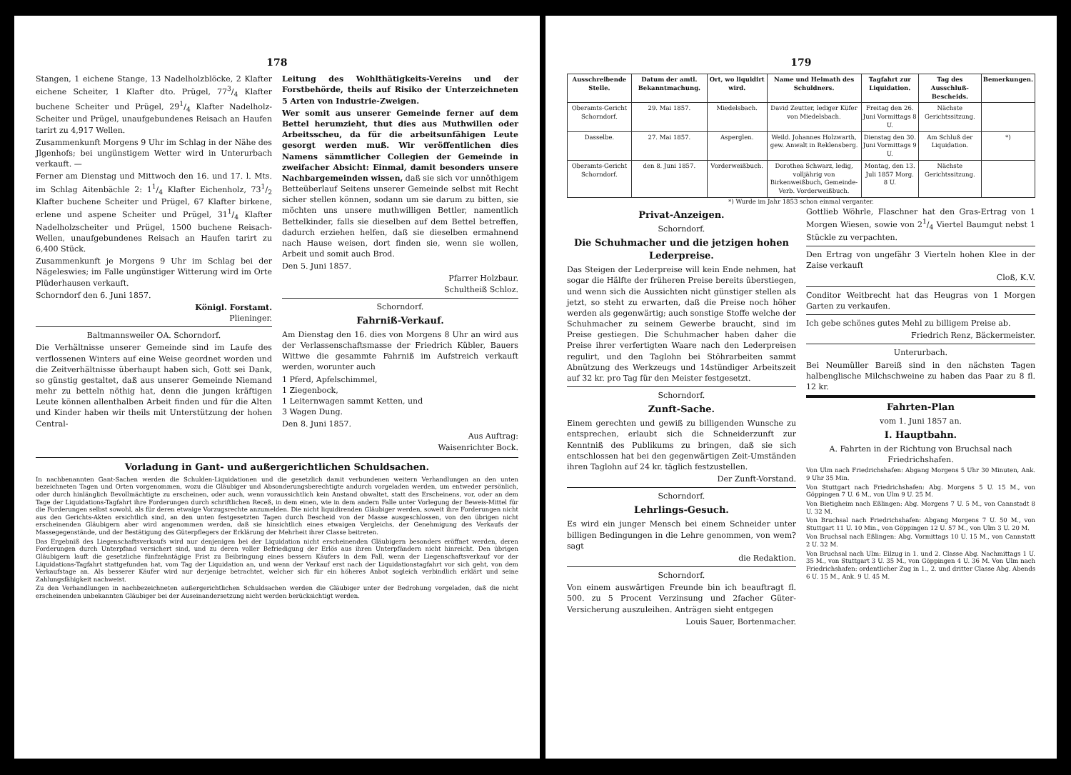178
Stangen, 1 eichene Stange, 13 Nadelholzblöcke, 2 Klafter eichene Scheiter, 1 Klafter dto. Prügel, 773/4 Klafter buchene Scheiter und Prügel, 291/4 Klafter Nadelholz-Scheiter und Prügel, unaufgebundenes Reisach an Haufen tarirt zu 4,917 Wellen.
Zusammenkunft Morgens 9 Uhr im Schlag in der Nähe des Jlgenhofs; bei ungünstigem Wetter wird in Unterurbach verkauft. —
Ferner am Dienstag und Mittwoch den 16. und 17. l. Mts. im Schlag Aitenbächle 2: 11/4 Klafter Eichenholz, 731/2 Klafter buchene Scheiter und Prügel, 67 Klafter birkene, erlene und aspene Scheiter und Prügel, 311/4 Klafter Nadelholzscheiter und Prügel, 1500 buchene Reisach-Wellen, unaufgebundenes Reisach an Haufen tarirt zu 6,400 Stück.
Zusammenkunft je Morgens 9 Uhr im Schlag bei der Nägeleswies; im Falle ungünstiger Witterung wird im Orte Plüderhausen verkauft.
Schorndorf den 6. Juni 1857.
Königl. Forstamt.
Plieninger.
Baltmannsweiler OA. Schorndorf.
Die Verhältnisse unserer Gemeinde sind im Laufe des verflossenen Winters auf eine Weise geordnet worden und die Zeitverhältnisse überhaupt haben sich, Gott sei Dank, so günstig gestaltet, daß aus unserer Gemeinde Niemand mehr zu betteln nöthig hat, denn die jungen kräftigen Leute können allenthalben Arbeit finden und für die Alten und Kinder haben wir theils mit Unterstützung der hohen Central-
Leitung des Wohlthätigkeits-Vereins und der Forstbehörde, theils auf Risiko der Unterzeichneten 5 Arten von Industrie-Zweigen.
Wer somit aus unserer Gemeinde ferner auf dem Bettel herumzieht, thut dies aus Muthwillen oder Arbeitsscheu, da für die arbeitsunfähigen Leute gesorgt werden muß. Wir veröffentlichen dies Namens sämmtlicher Collegien der Gemeinde in zweifacher Absicht: Einmal, damit besonders unsere Nachbargemeinden wissen, daß sie sich vor unnöthigem Betteüberlauf Seitens unserer Gemeinde selbst mit Recht sicher stellen können, sodann um sie darum zu bitten, sie möchten uns unsere muthwilligen Bettler, namentlich Bettelkinder, falls sie dieselben auf dem Bettel betreffen, dadurch erziehen helfen, daß sie dieselben ermahnend nach Hause weisen, dort finden sie, wenn sie wollen, Arbeit und somit auch Brod.
Den 5. Juni 1857.
Pfarrer Holzbaur.
Schultheiß Schloz.
Schorndorf.
Fahrniß-Verkauf.
Am Dienstag den 16. dies von Morgens 8 Uhr an wird aus der Verlassenschaftsmasse der Friedrich Kübler, Bauers Wittwe die gesammte Fahrniß im Aufstreich verkauft werden, worunter auch
1 Pferd, Apfelschimmel,
1 Ziegenbock,
1 Leiternwagen sammt Ketten, und
3 Wagen Dung.
Den 8. Juni 1857.
Aus Auftrag:
Waisenrichter Bock.
Vorladung in Gant- und außergerichtlichen Schuldsachen.
In nachbenannten Gant-Sachen werden die Schulden-Liquidationen und die gesetzlich damit verbundenen weitern Verhandlungen an den unten bezeichneten Tagen und Orten vorgenommen, wozu die Gläubiger und Absonderungsberechtigte andurch vorgeladen werden, um entweder persönlich, oder durch hinlänglich Bevollmächtigte zu erscheinen, oder auch, wenn voraussichtlich kein Anstand obwaltet, statt des Erscheinens, vor, oder an dem Tage der Liquidations-Tagfahrt ihre Forderungen durch schriftlichen Receß, in dem einen, wie in dem andern Falle unter Vorlegung der Beweis-Mittel für die Forderungen selbst sowohl, als für deren etwaige Vorzugsrechte anzumelden. Die nicht liquidirenden Gläubiger werden, soweit ihre Forderungen nicht aus den Gerichts-Akten ersichtlich sind, an den unten festgesetzten Tagen durch Bescheid von der Masse ausgeschlossen, von den übrigen nicht erscheinenden Gläubigern aber wird angenommen werden, daß sie hinsichtlich eines etwaigen Vergleichs, der Genehmigung des Verkaufs der Massegegenstände, und der Bestätigung des Güterpflegers der Erklärung der Mehrheit ihrer Classe beitreten.
Das Ergebniß des Liegenschaftsverkaufs wird nur denjenigen bei der Liquidation nicht erscheinenden Gläubigern besonders eröffnet werden, deren Forderungen durch Unterpfand versichert sind, und zu deren voller Befriedigung der Erlös aus ihren Unterpfändern nicht hinreicht. Den übrigen Gläubigern lauft die gesetzliche fünfzehntägige Frist zu Beibringung eines bessern Käufers in dem Fall, wenn der Liegenschaftsverkauf vor der Liquidations-Tagfahrt stattgefunden hat, vom Tag der Liquidation an, und wenn der Verkauf erst nach der Liquidationstagfahrt vor sich geht, von dem Verkaufstage an. Als besserer Käufer wird nur derjenige betrachtet, welcher sich für ein höheres Anbot sogleich verbindlich erklärt und seine Zahlungsfähigkeit nachweist.
Zu den Verhandlungen in nachbezeichneten außergerichtlichen Schuldsachen werden die Gläubiger unter der Bedrohung vorgeladen, daß die nicht erscheinenden unbekannten Gläubiger bei der Auseinandersetzung nicht werden berücksichtigt werden.
179
| Ausschreibende Stelle. | Datum der amtl. Bekanntmachung. | Ort, wo liquidirt wird. | Name und Heimath des Schuldners. | Tagfahrt zur Liquidation. | Tag des Ausschluß-Bescheids. | Bemerkungen. |
| --- | --- | --- | --- | --- | --- | --- |
| Oberamts-Gericht Schorndorf. | 29. Mai 1857. | Miedelsbach. | David Zeutter, lediger Küfer von Miedelsbach. | Freitag den 26. Juni Vormittags 8 U. | Nächste Gerichtssitzung. | |
| Dasselbe. | 27. Mai 1857. | Asperglen. | Weild. Johannes Holzwarth, gew. Anwalt in Reklensberg. | Dienstag den 30. Juni Vormittags 9 U. | Am Schluß der Liquidation. | *) |
| Oberamts-Gericht Schorndorf. | den 8. Juni 1857. | Vorderweißbuch. | Dorothea Schwarz, ledig, volljährig von Birkenweißbuch, Gemeinde-Verb. Vorderweißbuch. | Montag, den 13. Juli 1857 Morg. 8 U. | Nächste Gerichtssitzung. | |
*) Wurde im Jahr 1853 schon einmal verganter.
Privat-Anzeigen.
Schorndorf.
Die Schuhmacher und die jetzigen hohen Lederpreise.
Das Steigen der Lederpreise will kein Ende nehmen, hat sogar die Hälfte der früheren Preise bereits überstiegen, und wenn sich die Aussichten nicht günstiger stellen als jetzt, so steht zu erwarten, daß die Preise noch höher werden als gegenwärtig; auch sonstige Stoffe welche der Schuhmacher zu seinem Gewerbe braucht, sind im Preise gestiegen. Die Schuhmacher haben daher die Preise ihrer verfertigten Waare nach den Lederpreisen regulirt, und den Taglohn bei Stöhrarbeiten sammt Abnützung des Werkzeugs und 14stündiger Arbeitszeit auf 32 kr. pro Tag für den Meister festgesetzt.
Schorndorf.
Zunft-Sache.
Einem gerechten und gewiß zu billigenden Wunsche zu entsprechen, erlaubt sich die Schneiderzunft zur Kenntniß des Publikums zu bringen, daß sie sich entschlossen hat bei den gegenwärtigen Zeit-Umständen ihren Taglohn auf 24 kr. täglich festzustellen.
Der Zunft-Vorstand.
Schorndorf.
Lehrlings-Gesuch.
Es wird ein junger Mensch bei einem Schneider unter billigen Bedingungen in die Lehre genommen, von wem? sagt
die Redaktion.
Schorndorf.
Von einem auswärtigen Freunde bin ich beauftragt fl. 500. zu 5 Procent Verzinsung und 2facher Güter-Versicherung auszuleihen. Anträgen sieht entgegen
Louis Sauer, Bortenmacher.
Gottlieb Wöhrle, Flaschner hat den Gras-Ertrag von 1 Morgen Wiesen, sowie von 21/4 Viertel Baumgut nebst 1 Stückle zu verpachten.
Den Ertrag von ungefähr 3 Vierteln hohen Klee in der Zaise verkauft
Cloß, K.V.
Conditor Weitbrecht hat das Heugras von 1 Morgen Garten zu verkaufen.
Ich gebe schönes gutes Mehl zu billigem Preise ab.
Friedrich Renz, Bäckermeister.
Unterurbach.
Bei Neumüller Bareiß sind in den nächsten Tagen halbenglische Milchschweine zu haben das Paar zu 8 fl. 12 kr.
Fahrten-Plan
vom 1. Juni 1857 an.
I. Hauptbahn.
A. Fahrten in der Richtung von Bruchsal nach Friedrichshafen.
Von Ulm nach Friedrichshafen: Abgang Morgens 5 Uhr 30 Minuten, Ank. 9 Uhr 35 Min.
Von Stuttgart nach Friedrichshafen: Abg. Morgens 5 U. 15 M., von Göppingen 7 U. 6 M., von Ulm 9 U. 25 M.
Von Bietigheim nach Eßlingen: Abg. Morgens 7 U. 5 M., von Cannstadt 8 U. 32 M.
Von Bruchsal nach Friedrichshafen: Abgang Morgens 7 U. 50 M., von Stuttgart 11 U. 10 Min., von Göppingen 12 U. 57 M., von Ulm 3 U. 20 M.
Von Bruchsal nach Eßlingen: Abg. Vormittags 10 U. 15 M., von Cannstatt 2 U. 32 M.
Von Bruchsal nach Ulm: Eilzug in 1. und 2. Classe Abg. Nachmittags 1 U. 35 M., von Stuttgart 3 U. 35 M., von Göppingen 4 U. 36 M. Von Ulm nach Friedrichshafen: ordentlicher Zug in 1., 2. und dritter Classe Abg. Abends 6 U. 15 M., Ank. 9 U. 45 M.